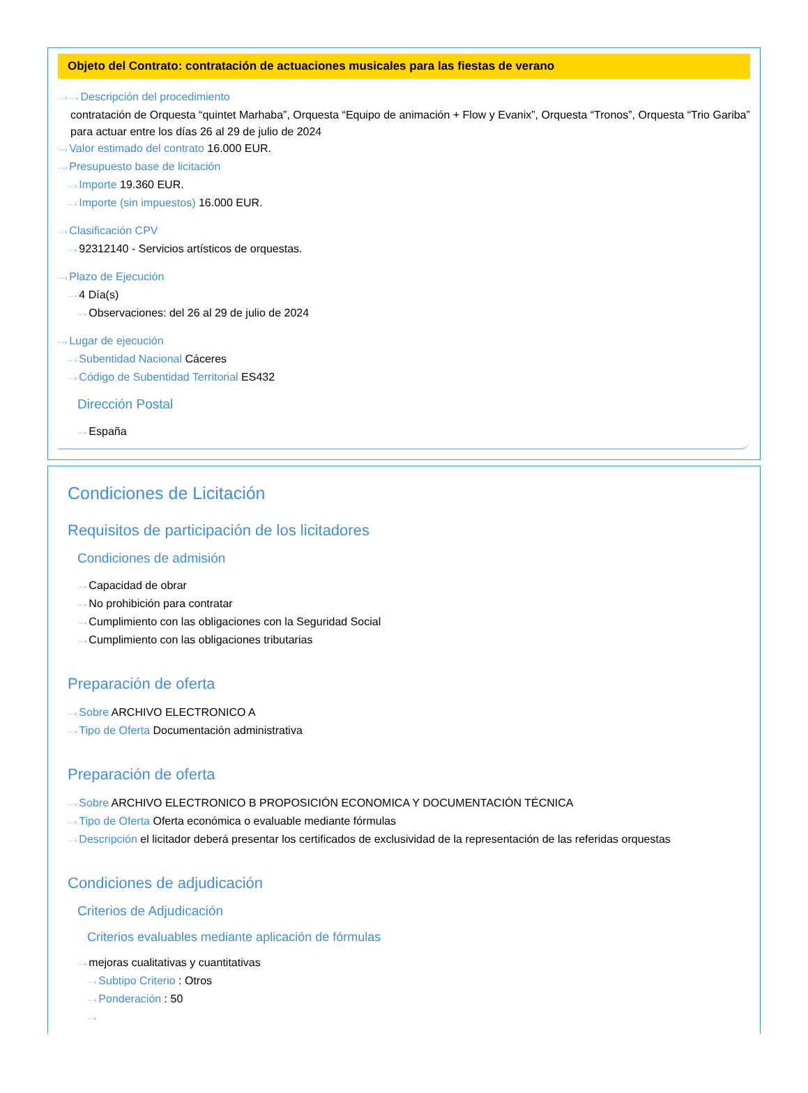Objeto del Contrato: contratación de actuaciones musicales para las fiestas de verano
···› ···› Descripción del procedimiento
contratación de Orquesta “quintet Marhaba”, Orquesta “Equipo de animación + Flow y Evanix”, Orquesta “Tronos”, Orquesta “Trio Gariba” para actuar entre los días 26 al 29 de julio de 2024
···› Valor estimado del contrato 16.000 EUR.
···› Presupuesto base de licitación
···› Importe 19.360 EUR.
···› Importe (sin impuestos) 16.000 EUR.
···› Clasificación CPV
···› 92312140 - Servicios artísticos de orquestas.
···› Plazo de Ejecución
···› 4 Día(s)
···› Observaciones: del 26 al 29 de julio de 2024
···› Lugar de ejecución
···› Subentidad Nacional Cáceres
···› Código de Subentidad Territorial ES432
Dirección Postal
···› España
Condiciones de Licitación
Requisitos de participación de los licitadores
Condiciones de admisión
···› Capacidad de obrar
···› No prohibición para contratar
···› Cumplimiento con las obligaciones con la Seguridad Social
···› Cumplimiento con las obligaciones tributarias
Preparación de oferta
···› Sobre ARCHIVO ELECTRONICO A
···› Tipo de Oferta Documentación administrativa
Preparación de oferta
···› Sobre ARCHIVO ELECTRONICO B PROPOSICIÓN ECONOMICA Y DOCUMENTACIÓN TÉCNICA
···› Tipo de Oferta Oferta económica o evaluable mediante fórmulas
···› Descripción el licitador deberá presentar los certificados de exclusividad de la representación de las referidas orquestas
Condiciones de adjudicación
Criterios de Adjudicación
Criterios evaluables mediante aplicación de fórmulas
···› mejoras cualitativas y cuantitativas
···› Subtipo Criterio : Otros
···› Ponderación : 50
···›